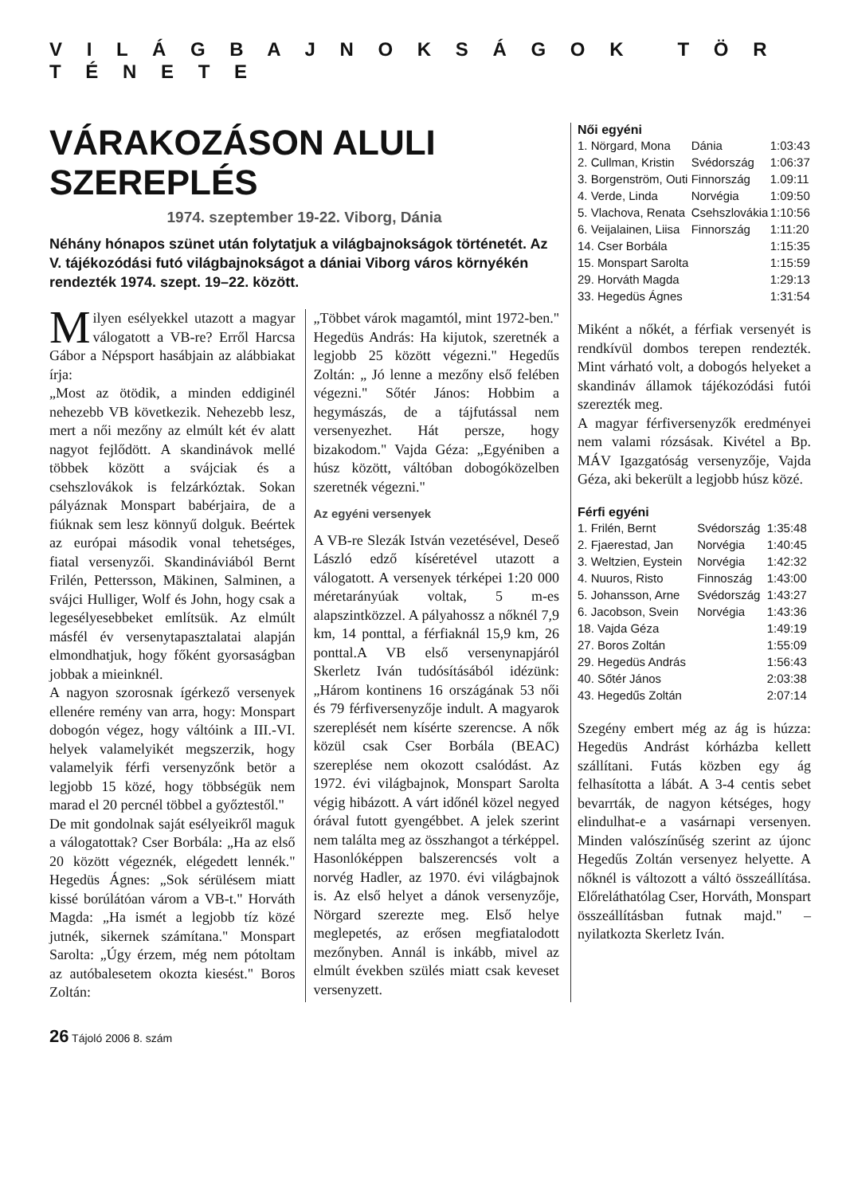V I L Á G B A J N O K S Á G O K T Ö R T É N E T E
VÁRAKOZÁSON ALULI SZEREPLÉS
1974. szeptember 19-22. Viborg, Dánia
Néhány hónapos szünet után folytatjuk a világbajnokságok történetét. Az V. tájékozódási futó világbajnokságot a dániai Viborg város környékén rendezték 1974. szept. 19–22. között.
Milyen esélyekkel utazott a magyar válogatott a VB-re? Erről Harcsa Gábor a Népsport hasábjain az alábbiakat írja:
„Most az ötödik, a minden eddiginél nehezebb VB következik. Nehezebb lesz, mert a női mezőny az elmúlt két év alatt nagyot fejlődött. A skandinávok mellé többek között a svájciak és a csehszlovákok is felzárkóztak. Sokan pályáznak Monspart babérjaira, de a fiúknak sem lesz könnyű dolguk. Beértek az európai második vonal tehetséges, fiatal versenyzői. Skandináviából Bernt Frilén, Pettersson, Mäkinen, Salminen, a svájci Hulliger, Wolf és John, hogy csak a legesélyesebbeket említsük. Az elmúlt másfél év versenytapasztalatai alapján elmondhatjuk, hogy főként gyorsaságban jobbak a mieinknél.
A nagyon szorosnak ígérkező versenyek ellenére remény van arra, hogy: Monspart dobogón végez, hogy váltóink a III.-VI. helyek valamelyikét megszerzik, hogy valamelyik férfi versenyzőnk betör a legjobb 15 közé, hogy többségük nem marad el 20 percnél többel a győztestől."
De mit gondolnak saját esélyeikről maguk a válogatottak? Cser Borbála: „Ha az első 20 között végeznék, elégedett lennék." Hegedüs Ágnes: „Sok sérülésem miatt kissé borúlátóan várom a VB-t." Horváth Magda: „Ha ismét a legjobb tíz közé jutnék, sikernek számítana." Monspart Sarolta: „Úgy érzem, még nem pótoltam az autóbalesetem okozta kiesést." Boros Zoltán:
„Többet várok magamtól, mint 1972-ben." Hegedüs András: Ha kijutok, szeretnék a legjobb 25 között végezni." Hegedűs Zoltán: „ Jó lenne a mezőny első felében végezni." Sőtér János: Hobbim a hegymászás, de a tájfutással nem versenyezhet. Hát persze, hogy bizakodom." Vajda Géza: „Egyéniben a húsz között, váltóban dobogóközelben szeretnék végezni."
Az egyéni versenyek
A VB-re Slezák István vezetésével, Deseő László edző kíséretével utazott a válogatott. A versenyek térképei 1:20 000 méretarányúak voltak, 5 m-es alapszintközzel. A pályahossz a nőknél 7,9 km, 14 ponttal, a férfiaknál 15,9 km, 26 ponttal.A VB első versenynapjáról Skerletz Iván tudósításából idézünk: „Három kontinens 16 országának 53 női és 79 férfiversenyzője indult. A magyarok szereplését nem kísérte szerencse. A nők közül csak Cser Borbála (BEAC) szereplése nem okozott csalódást. Az 1972. évi világbajnok, Monspart Sarolta végig hibázott. A várt időnél közel negyed órával futott gyengébbet. A jelek szerint nem találta meg az összhangot a térképpel. Hasonlóképpen balszerencsés volt a norvég Hadler, az 1970. évi világbajnok is. Az első helyet a dánok versenyzője, Nörgard szerezte meg. Első helye meglepetés, az erősen megfiatalodott mezőnyben. Annál is inkább, mivel az elmúlt években szülés miatt csak keveset versenyzett.
Női egyéni
| 1. Nörgard, Mona | Dánia | 1:03:43 |
| 2. Cullman, Kristin | Svédország | 1:06:37 |
| 3. Borgenström, Outi | Finnország | 1.09:11 |
| 4. Verde, Linda | Norvégia | 1:09:50 |
| 5. Vlachova, Renata | Csehszlovákia | 1:10:56 |
| 6. Veijalainen, Liisa | Finnország | 1:11:20 |
| 14. Cser Borbála | | 1:15:35 |
| 15. Monspart Sarolta | | 1:15:59 |
| 29. Horváth Magda | | 1:29:13 |
| 33. Hegedüs Ágnes | | 1:31:54 |
Miként a nőkét, a férfiak versenyét is rendkívül dombos terepen rendezték. Mint várható volt, a dobogós helyeket a skandináv államok tájékozódási futói szerezték meg.
A magyar férfiversenyzők eredményei nem valami rózsásak. Kivétel a Bp. MÁV Igazgatóság versenyzője, Vajda Géza, aki bekerült a legjobb húsz közé.
Férfi egyéni
| 1. Frilén, Bernt | Svédország | 1:35:48 |
| 2. Fjaerestad, Jan | Norvégia | 1:40:45 |
| 3. Weltzien, Eystein | Norvégia | 1:42:32 |
| 4. Nuuros, Risto | Finnoszág | 1:43:00 |
| 5. Johansson, Arne | Svédország | 1:43:27 |
| 6. Jacobson, Svein | Norvégia | 1:43:36 |
| 18. Vajda Géza | | 1:49:19 |
| 27. Boros Zoltán | | 1:55:09 |
| 29. Hegedüs András | | 1:56:43 |
| 40. Sőtér János | | 2:03:38 |
| 43. Hegedűs Zoltán | | 2:07:14 |
Szegény embert még az ág is húzza: Hegedüs Andrást kórházba kellett szállítani. Futás közben egy ág felhasította a lábát. A 3-4 centis sebet bevarrták, de nagyon kétséges, hogy elindulhat-e a vasárnapi versenyen. Minden valószínűség szerint az újonc Hegedűs Zoltán versenyez helyette. A nőknél is változott a váltó összeállítása. Előreláthatólag Cser, Horváth, Monspart összeállításban futnak majd." – nyilatkozta Skerletz Iván.
26 Tájoló 2006 8. szám